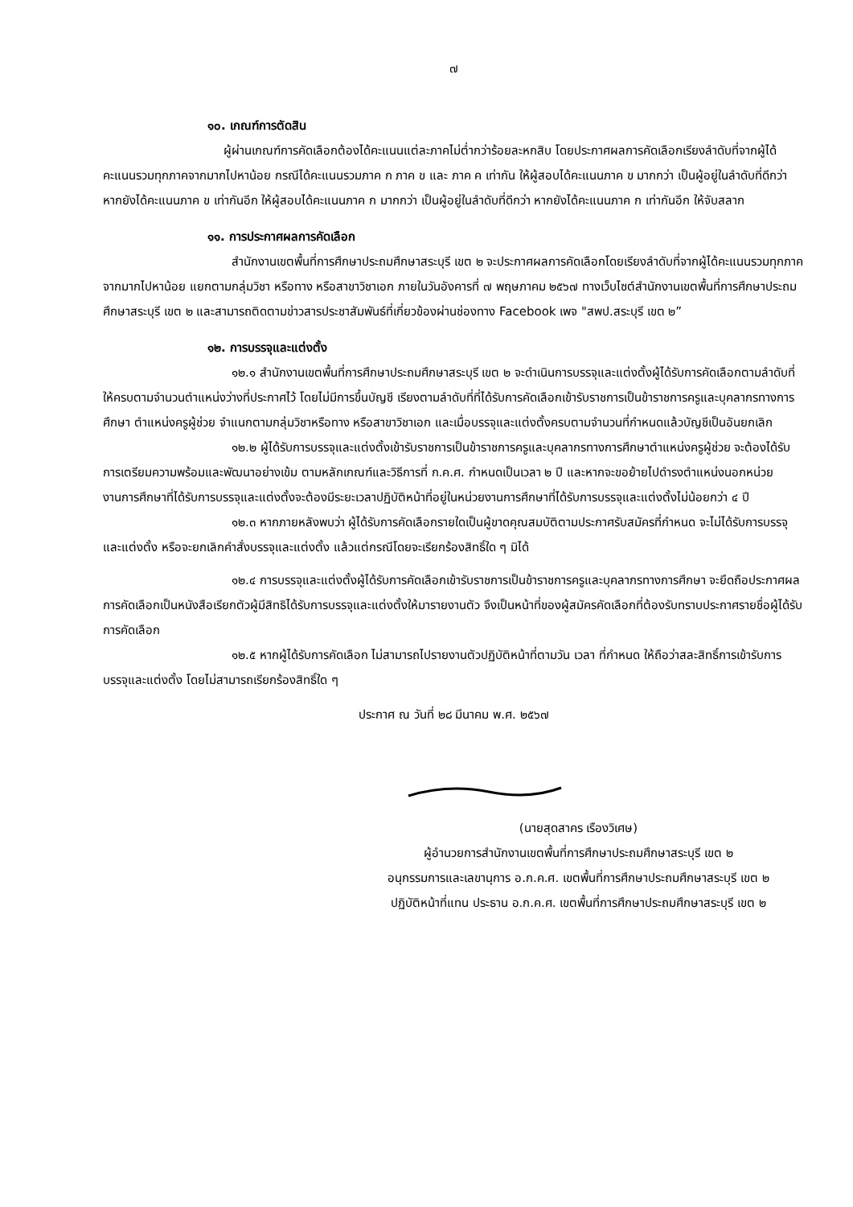๗
๑๐. เกณฑ์การตัดสิน
ผู้ผ่านเกณฑ์การคัดเลือกต้องได้คะแนนแต่ละภาคไม่ต่ำกว่าร้อยละหกสิบ โดยประกาศผลการคัดเลือกเรียงลำดับที่จากผู้ได้คะแนนรวมทุกภาคจากมากไปหาน้อย กรณีได้คะแนนรวมภาค ก ภาค ข และ ภาค ค เท่ากัน ให้ผู้สอบได้คะแนนภาค ข มากกว่า เป็นผู้อยู่ในลำดับที่ดีกว่า หากยังได้คะแนนภาค ข เท่ากันอีก ให้ผู้สอบได้คะแนนภาค ก มากกว่า เป็นผู้อยู่ในลำดับที่ดีกว่า หากยังได้คะแนนภาค ก เท่ากันอีก ให้จับสลาก
๑๑. การประกาศผลการคัดเลือก
สำนักงานเขตพื้นที่การศึกษาประถมศึกษาสระบุรี เขต ๒ จะประกาศผลการคัดเลือกโดยเรียงลำดับที่จากผู้ได้คะแนนรวมทุกภาคจากมากไปหาน้อย แยกตามกลุ่มวิชา หรือทาง หรือสาขาวิชาเอก ภายในวันอังคารที่ ๗ พฤษภาคม ๒๕๖๗ ทางเว็บไซต์สำนักงานเขตพื้นที่การศึกษาประถมศึกษาสระบุรี เขต ๒ และสามารถติดตามข่าวสารประชาสัมพันธ์ที่เกี่ยวข้องผ่านช่องทาง Facebook เพจ "สพป.สระบุรี เขต ๒”
๑๒. การบรรจุและแต่งตั้ง
๑๒.๑ สำนักงานเขตพื้นที่การศึกษาประถมศึกษาสระบุรี เขต ๒ จะดำเนินการบรรจุและแต่งตั้งผู้ได้รับการคัดเลือกตามลำดับที่ให้ครบตามจำนวนตำแหน่งว่างที่ประกาศไว้ โดยไม่มีการขึ้นบัญชี เรียงตามลำดับที่ที่ได้รับการคัดเลือกเข้ารับราชการเป็นข้าราชการครูและบุคลากรทางการศึกษา ตำแหน่งครูผู้ช่วย จำแนกตามกลุ่มวิชาหรือทาง หรือสาขาวิชาเอก และเมื่อบรรจุและแต่งตั้งครบตามจำนวนที่กำหนดแล้วบัญชีเป็นอันยกเลิก
๑๒.๒ ผู้ได้รับการบรรจุและแต่งตั้งเข้ารับราชการเป็นข้าราชการครูและบุคลากรทางการศึกษาตำแหน่งครูผู้ช่วย จะต้องได้รับการเตรียมความพร้อมและพัฒนาอย่างเข้ม ตามหลักเกณฑ์และวิธีการที่ ก.ค.ศ. กำหนดเป็นเวลา ๒ ปี และหากจะขอย้ายไปดำรงตำแหน่งนอกหน่วยงานการศึกษาที่ได้รับการบรรจุและแต่งตั้งจะต้องมีระยะเวลาปฏิบัติหน้าที่อยู่ในหน่วยงานการศึกษาที่ได้รับการบรรจุและแต่งตั้งไม่น้อยกว่า ๔ ปี
๑๒.๓ หากภายหลังพบว่า ผู้ได้รับการคัดเลือกรายใดเป็นผู้ขาดคุณสมบัติตามประกาศรับสมัครที่กำหนด จะไม่ได้รับการบรรจุและแต่งตั้ง หรือจะยกเลิกคำสั่งบรรจุและแต่งตั้ง แล้วแต่กรณีโดยจะเรียกร้องสิทธิ์ใด ๆ มิได้
๑๒.๔ การบรรจุและแต่งตั้งผู้ได้รับการคัดเลือกเข้ารับราชการเป็นข้าราชการครูและบุคลากรทางการศึกษา จะยึดถือประกาศผลการคัดเลือกเป็นหนังสือเรียกตัวผู้มีสิทธิได้รับการบรรจุและแต่งตั้งให้มารายงานตัว จึงเป็นหน้าที่ของผู้สมัครคัดเลือกที่ต้องรับทราบประกาศรายชื่อผู้ได้รับการคัดเลือก
๑๒.๕ หากผู้ได้รับการคัดเลือก ไม่สามารถไปรายงานตัวปฏิบัติหน้าที่ตามวัน เวลา ที่กำหนด ให้ถือว่าสละสิทธิ์การเข้ารับการบรรจุและแต่งตั้ง โดยไม่สามารถเรียกร้องสิทธิ์ใด ๆ
ประกาศ ณ วันที่ ๒๘ มีนาคม พ.ศ. ๒๕๖๗
(นายสุดสาคร เรืองวิเศษ)
ผู้อำนวยการสำนักงานเขตพื้นที่การศึกษาประถมศึกษาสระบุรี เขต ๒
อนุกรรมการและเลขานุการ อ.ก.ค.ศ. เขตพื้นที่การศึกษาประถมศึกษาสระบุรี เขต ๒
ปฏิบัติหน้าที่แทน ประธาน อ.ก.ค.ศ. เขตพื้นที่การศึกษาประถมศึกษาสระบุรี เขต ๒